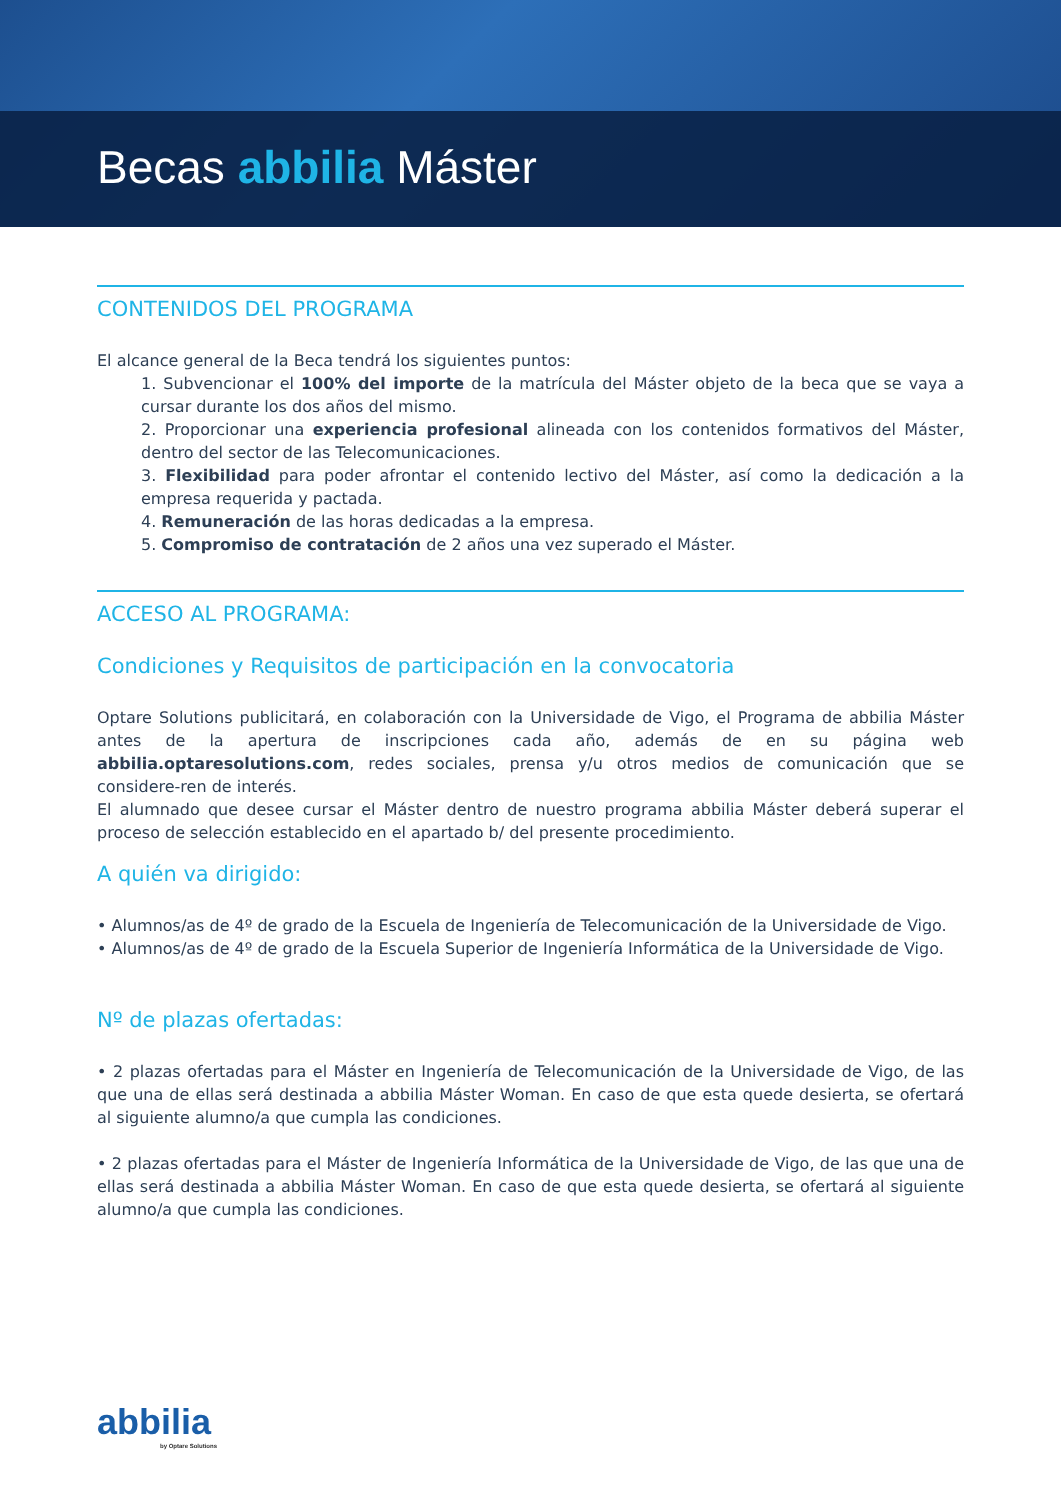Becas abbilia Máster
CONTENIDOS DEL PROGRAMA
El alcance general de la Beca tendrá los siguientes puntos:
1. Subvencionar el 100% del importe de la matrícula del Máster objeto de la beca que se vaya a cursar durante los dos años del mismo.
2. Proporcionar una experiencia profesional alineada con los contenidos formativos del Máster, dentro del sector de las Telecomunicaciones.
3. Flexibilidad para poder afrontar el contenido lectivo del Máster, así como la dedicación a la empresa requerida y pactada.
4. Remuneración de las horas dedicadas a la empresa.
5. Compromiso de contratación de 2 años una vez superado el Máster.
ACCESO AL PROGRAMA:
Condiciones y Requisitos de participación en la convocatoria
Optare Solutions publicitará, en colaboración con la Universidade de Vigo, el Programa de abbilia Máster antes de la apertura de inscripciones cada año, además de en su página web abbilia.optaresolutions.com, redes sociales, prensa y/u otros medios de comunicación que se considere-ren de interés.
El alumnado que desee cursar el Máster dentro de nuestro programa abbilia Máster deberá superar el proceso de selección establecido en el apartado b/ del presente procedimiento.
A quién va dirigido:
• Alumnos/as de 4º de grado de la Escuela de Ingeniería de Telecomunicación de la Universidade de Vigo.
• Alumnos/as de 4º de grado de la Escuela Superior de Ingeniería Informática de la Universidade de Vigo.
Nº de plazas ofertadas:
• 2 plazas ofertadas para el Máster en Ingeniería de Telecomunicación de la Universidade de Vigo, de las que una de ellas será destinada a abbilia Máster Woman. En caso de que esta quede desierta, se ofertará al siguiente alumno/a que cumpla las condiciones.
• 2 plazas ofertadas para el Máster de Ingeniería Informática de la Universidade de Vigo, de las que una de ellas será destinada a abbilia Máster Woman. En caso de que esta quede desierta, se ofertará al siguiente alumno/a que cumpla las condiciones.
abbilia
by Optare Solutions